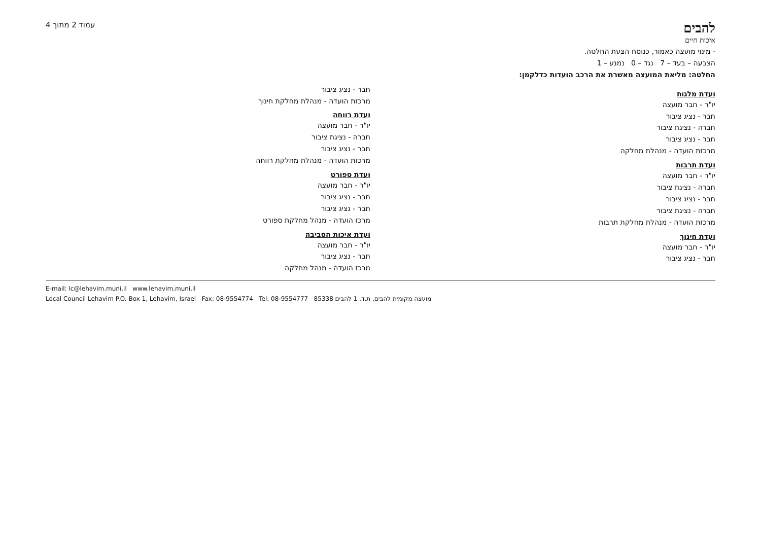להבים
איכות חיים
עמוד 2 מתוך 4
- מינוי מועצה כאמור, כנוסח הצעת החלטה.
הצבעה – בעד – 7 נגד – 0 נמנע – 1
החלטה: מליאת המועצה מאשרת את הרכב הועדות כדלקמן:
ועדת מלגות
יו"ר - חבר מועצה
חבר - נציג ציבור
חברה - נציגת ציבור
חבר - נציג ציבור
מרכזת הועדה - מנהלת מחלקה
ועדת תרבות
יו"ר - חבר מועצה
חברה - נציגת ציבור
חבר - נציג ציבור
חברה - נציגת ציבור
מרכזת הועדה - מנהלת מחלקת תרבות
ועדת חינוך
יו"ר - חבר מועצה
חבר - נציג ציבור
חבר - נציג ציבור
מרכזת הועדה - מנהלת מחלקת חינוך
ועדת רווחה
יו"ר - חבר מועצה
חברה - נציגת ציבור
חבר - נציג ציבור
מרכזת הועדה - מנהלת מחלקת רווחה
ועדת ספורט
יו"ר - חבר מועצה
חבר - נציג ציבור
חבר - נציג ציבור
מרכז הועדה - מנהל מחלקת ספורט
ועדת איכות הסביבה
יו"ר - חבר מועצה
חבר - נציג ציבור
מרכז הועדה - מנהל מחלקה
E-mail: lc@lehavim.muni.il www.lehavim.muni.il
Local Council Lehavim P.O. Box 1, Lehavim, Israel Fax: 08-9554774 Tel: 08-9554777 מועצה מקומית להבים, ת.ד. 1 להבים 85338